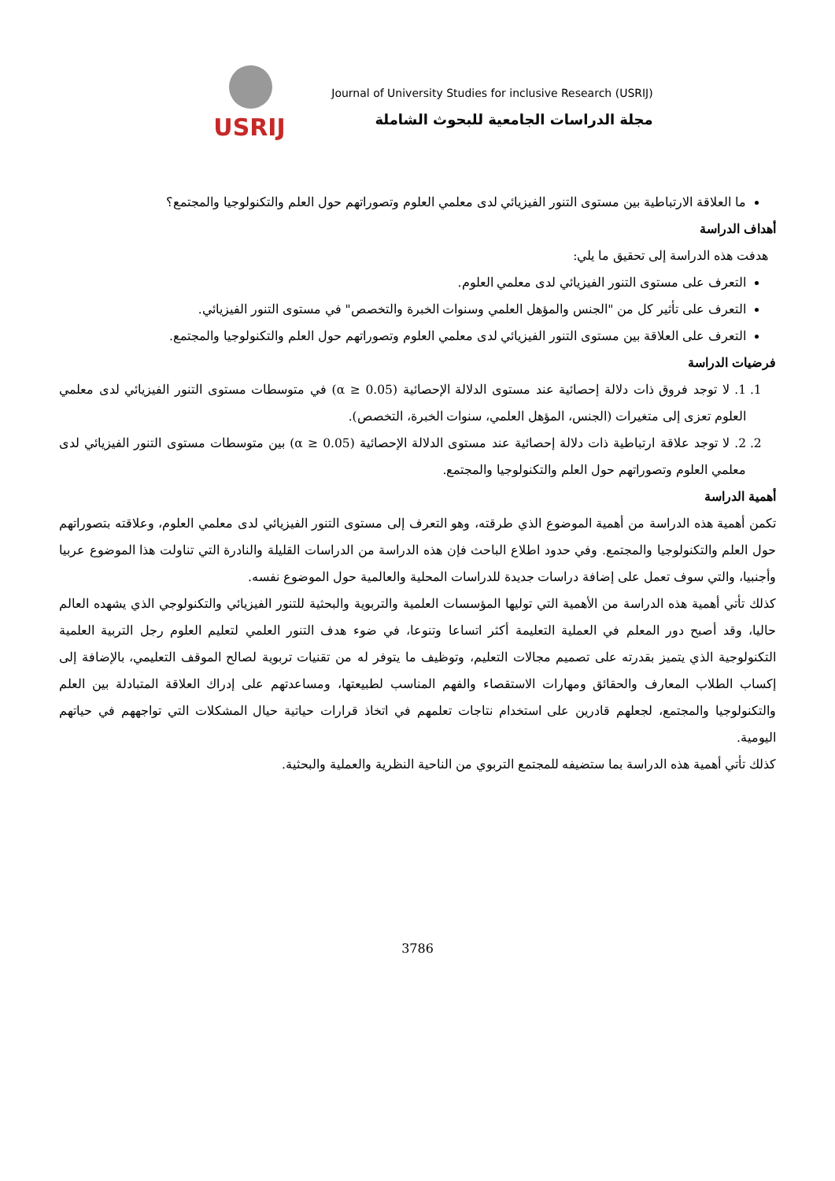USRIJ
Journal of University Studies for inclusive Research (USRIJ)
مجلة الدراسات الجامعية للبحوث الشاملة
ما العلاقة الارتباطية بين مستوى التنور الفيزيائي لدى معلمي العلوم وتصوراتهم حول العلم والتكنولوجيا والمجتمع؟
أهداف الدراسة
هدفت هذه الدراسة إلى تحقيق ما يلي:
التعرف على مستوى التنور الفيزيائي لدى معلمي العلوم.
التعرف على تأثير كل من "الجنس والمؤهل العلمي وسنوات الخبرة والتخصص" في مستوى التنور الفيزيائي.
التعرف على العلاقة بين مستوى التنور الفيزيائي لدى معلمي العلوم وتصوراتهم حول العلم والتكنولوجيا والمجتمع.
فرضيات الدراسة
1. 1. لا توجد فروق ذات دلالة إحصائية عند مستوى الدلالة الإحصائية (α ≥ 0.05) في متوسطات مستوى التنور الفيزيائي لدى معلمي العلوم تعزى إلى متغيرات (الجنس، المؤهل العلمي، سنوات الخبرة، التخصص).
2. 2. لا توجد علاقة ارتباطية ذات دلالة إحصائية عند مستوى الدلالة الإحصائية (α ≥ 0.05) بين متوسطات مستوى التنور الفيزيائي لدى معلمي العلوم وتصوراتهم حول العلم والتكنولوجيا والمجتمع.
أهمية الدراسة
تكمن أهمية هذه الدراسة من أهمية الموضوع الذي طرقته، وهو التعرف إلى مستوى التنور الفيزيائي لدى معلمي العلوم، وعلاقته بتصوراتهم حول العلم والتكنولوجيا والمجتمع. وفي حدود اطلاع الباحث فإن هذه الدراسة من الدراسات القليلة والنادرة التي تناولت هذا الموضوع عربيا وأجنبيا، والتي سوف تعمل على إضافة دراسات جديدة للدراسات المحلية والعالمية حول الموضوع نفسه.
كذلك تأتي أهمية هذه الدراسة من الأهمية التي توليها المؤسسات العلمية والتربوية والبحثية للتنور الفيزيائي والتكنولوجي الذي يشهده العالم حاليا، وقد أصبح دور المعلم في العملية التعليمة أكثر اتساعا وتنوعا، في ضوء هدف التنور العلمي لتعليم العلوم رجل التربية العلمية التكنولوجية الذي يتميز بقدرته على تصميم مجالات التعليم، وتوظيف ما يتوفر له من تقنيات تربوية لصالح الموقف التعليمي، بالإضافة إلى إكساب الطلاب المعارف والحقائق ومهارات الاستقصاء والفهم المناسب لطبيعتها، ومساعدتهم على إدراك العلاقة المتبادلة بين العلم والتكنولوجيا والمجتمع، لجعلهم قادرين على استخدام نتاجات تعلمهم في اتخاذ قرارات حياتية حيال المشكلات التي تواجههم في حياتهم اليومية.
كذلك تأتي أهمية هذه الدراسة بما ستضيفه للمجتمع التربوي من الناحية النظرية والعملية والبحثية.
3786